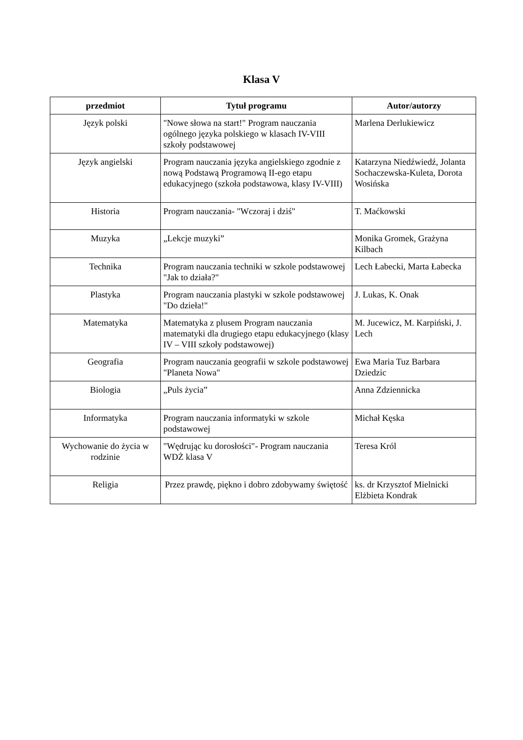Klasa V
| przedmiot | Tytuł programu | Autor/autorzy |
| --- | --- | --- |
| Język polski | "Nowe słowa na start!" Program nauczania ogólnego języka polskiego w klasach IV-VIII szkoły podstawowej | Marlena Derlukiewicz |
| Język angielski | Program nauczania języka angielskiego zgodnie z nową Podstawą Programową II-ego etapu edukacyjnego (szkoła podstawowa, klasy IV-VIII) | Katarzyna Niedźwiedź, Jolanta Sochaczewska-Kuleta, Dorota Wosińska |
| Historia | Program nauczania- "Wczoraj i dziś" | T. Maćkowski |
| Muzyka | „Lekcje muzyki” | Monika Gromek, Grażyna Kilbach |
| Technika | Program nauczania techniki w szkole podstawowej "Jak to działa?" | Lech Łabecki, Marta Łabecka |
| Plastyka | Program nauczania plastyki w szkole podstawowej "Do dzieła!" | J. Lukas, K. Onak |
| Matematyka | Matematyka z plusem Program nauczania matematyki dla drugiego etapu edukacyjnego (klasy IV – VIII szkoły podstawowej) | M. Jucewicz, M. Karpiński, J. Lech |
| Geografia | Program nauczania geografii w szkole podstawowej "Planeta Nowa" | Ewa Maria Tuz Barbara Dziedzic |
| Biologia | „Puls życia” | Anna Zdziennicka |
| Informatyka | Program nauczania informatyki w szkole podstawowej | Michał Kęska |
| Wychowanie do życia w rodzinie | "Wędrując ku dorosłości"- Program nauczania WDŻ klasa V | Teresa Król |
| Religia | Przez prawdę, piękno i dobro zdobywamy świętość | ks. dr Krzysztof Mielnicki Elżbieta Kondrak |